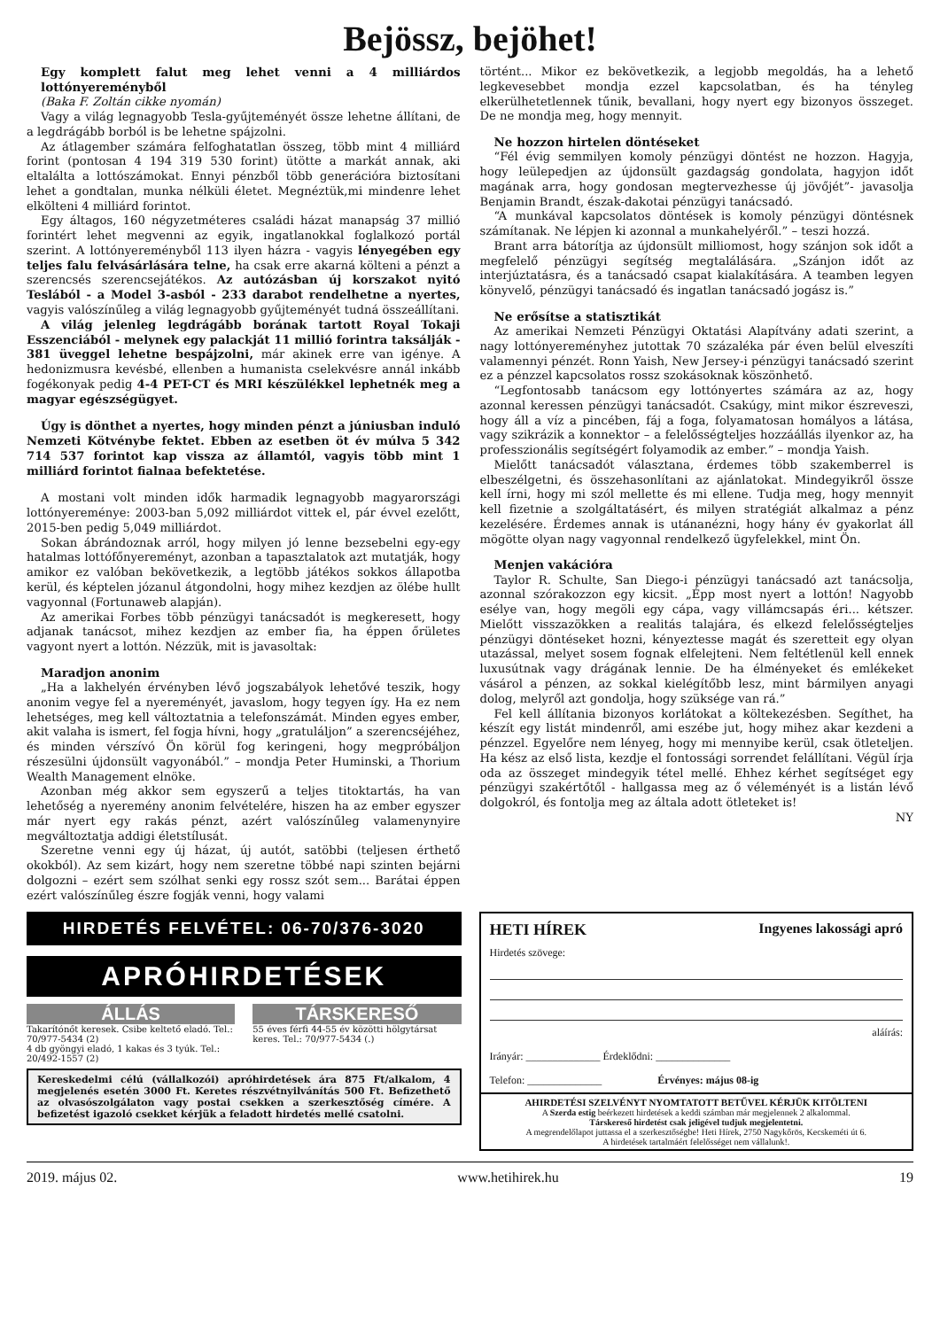Bejössz, bejöhet!
Egy komplett falut meg lehet venni a 4 milliárdos lottónyereményből
(Baka F. Zoltán cikke nyomán)
Vagy a világ legnagyobb Tesla-gyűjteményét össze lehetne állítani, de a legdrágább borból is be lehetne spájzolni.
Az átlagember számára felfoghatatlan összeg, több mint 4 milliárd forint (pontosan 4 194 319 530 forint) ütötte a markát annak, aki eltalálta a lottószámokat. Ennyi pénzből több generációra biztosítani lehet a gondtalan, munka nélküli életet. Megnéztük,mi mindenre lehet elkölteni 4 milliárd forintot.
Egy áltagos, 160 négyzetméteres családi házat manapság 37 millió forintért lehet megvenni az egyik, ingatlanokkal foglalkozó portál szerint. A lottónyereményből 113 ilyen házra - vagyis lényegében egy teljes falu felvásárlására telne, ha csak erre akarná költeni a pénzt a szerencsés szerencsejátékos. Az autózásban új korszakot nyitó Teslából - a Model 3-asból - 233 darabot rendelhetne a nyertes, vagyis valószínűleg a világ legnagyobb gyűjteményét tudná összeállítani.
A világ jelenleg legdrágább borának tartott Royal Tokaji Esszenciából - melynek egy palackját 11 millió forintra taksálják - 381 üveggel lehetne bespájzolni, már akinek erre van igénye. A hedonizmusra kevésbé, ellenben a humanista cselekvésre annál inkább fogékonyak pedig 4-4 PET-CT és MRI készülékkel lephetnék meg a magyar egészségügyet.
Úgy is dönthet a nyertes, hogy minden pénzt a júniusban induló Nemzeti Kötvénybe fektet. Ebben az esetben öt év múlva 5 342 714 537 forintot kap vissza az államtól, vagyis több mint 1 milliárd forintot fialnaa befektetése.
A mostani volt minden idők harmadik legnagyobb magyarországi lottónyereménye: 2003-ban 5,092 milliárdot vittek el, pár évvel ezelőtt, 2015-ben pedig 5,049 milliárdot.
Sokan ábrándoznak arról, hogy milyen jó lenne bezsebelni egy-egy hatalmas lottófőnyereményt, azonban a tapasztalatok azt mutatják, hogy amikor ez valóban bekövetkezik, a legtöbb játékos sokkos állapotba kerül, és képtelen józanul átgondolni, hogy mihez kezdjen az ölébe hullt vagyonnal (Fortunaweb alapján).
Az amerikai Forbes több pénzügyi tanácsadót is megkeresett, hogy adjanak tanácsot, mihez kezdjen az ember fia, ha éppen őrületes vagyont nyert a lottón. Nézzük, mit is javasoltak:
Maradjon anonim
„Ha a lakhelyén érvényben lévő jogszabályok lehetővé teszik, hogy anonim vegye fel a nyereményét, javaslom, hogy tegyen így. Ha ez nem lehetséges, meg kell változtatnia a telefonszámát. Minden egyes ember, akit valaha is ismert, fel fogja hívni, hogy „gratuláljon” a szerencséjéhez, és minden vérszívó Ön körül fog keringeni, hogy megpróbáljon részesülni újdonsült vagyonából.” – mondja Peter Huminski, a Thorium Wealth Management elnöke.
Azonban még akkor sem egyszerű a teljes titoktartás, ha van lehetőség a nyeremény anonim felvételére, hiszen ha az ember egyszer már nyert egy rakás pénzt, azért valószínűleg valamenynyire megváltoztatja addigi életstílusát.
Szeretne venni egy új házat, új autót, satöbbi (teljesen érthető okokból). Az sem kizárt, hogy nem szeretne többé napi szinten bejárni dolgozni – ezért sem szólhat senki egy rossz szót sem... Barátai éppen ezért valószínűleg észre fogják venni, hogy valami
történt... Mikor ez bekövetkezik, a legjobb megoldás, ha a lehető legkevesebbet mondja ezzel kapcsolatban, és ha tényleg elkerülhetetlennek tűnik, bevallani, hogy nyert egy bizonyos összeget. De ne mondja meg, hogy mennyit.
Ne hozzon hirtelen döntéseket
“Fél évig semmilyen komoly pénzügyi döntést ne hozzon. Hagyja, hogy leülepedjen az újdonsült gazdagság gondolata, hagyjon időt magának arra, hogy gondosan megtervezhesse új jövőjét”- javasolja Benjamin Brandt, észak-dakotai pénzügyi tanácsadó.
“A munkával kapcsolatos döntések is komoly pénzügyi döntésnek számítanak. Ne lépjen ki azonnal a munkahelyéről.” – teszi hozzá.
Brant arra bátorítja az újdonsült milliomost, hogy szánjon sok időt a megfelelő pénzügyi segítség megtalálására. „Szánjon időt az interjúztatásra, és a tanácsadó csapat kialakítására. A teamben legyen könyvelő, pénzügyi tanácsadó és ingatlan tanácsadó jogász is.”
Ne erősítse a statisztikát
Az amerikai Nemzeti Pénzügyi Oktatási Alapítvány adati szerint, a nagy lottónyereményhez jutottak 70 százaléka pár éven belül elveszíti valamennyi pénzét. Ronn Yaish, New Jersey-i pénzügyi tanácsadó szerint ez a pénzzel kapcsolatos rossz szokásoknak köszönhető.
“Legfontosabb tanácsom egy lottónyertes számára az az, hogy azonnal keressen pénzügyi tanácsadót. Csakúgy, mint mikor észreveszi, hogy áll a víz a pincében, fáj a foga, folyamatosan homályos a látása, vagy szikrázik a konnektor – a felelősségteljes hozzáállás ilyenkor az, ha professzionális segítségért folyamodik az ember.” – mondja Yaish.
Mielőtt tanácsadót választana, érdemes több szakemberrel is elbeszélgetni, és összehasonlítani az ajánlatokat. Mindegyikről össze kell írni, hogy mi szól mellette és mi ellene. Tudja meg, hogy mennyit kell fizetnie a szolgáltatásért, és milyen stratégiát alkalmaz a pénz kezelésére. Érdemes annak is utánanézni, hogy hány év gyakorlat áll mögötte olyan nagy vagyonnal rendelkező ügyfelekkel, mint Ön.
Menjen vakációra
Taylor R. Schulte, San Diego-i pénzügyi tanácsadó azt tanácsolja, azonnal szórakozzon egy kicsit. „Épp most nyert a lottón! Nagyobb esélye van, hogy megöli egy cápa, vagy villámcsapás éri... kétszer. Mielőtt visszazökken a realitás talajára, és elkezd felelősségteljes pénzügyi döntéseket hozni, kényeztesse magát és szeretteit egy olyan utazással, melyet sosem fognak elfelejteni. Nem feltétlenül kell ennek luxusútnak vagy drágának lennie. De ha élményeket és emlékeket vásárol a pénzen, az sokkal kielégítőbb lesz, mint bármilyen anyagi dolog, melyről azt gondolja, hogy szüksége van rá.”
Fel kell állítania bizonyos korlátokat a költekezésben. Segíthet, ha készít egy listát mindenről, ami eszébe jut, hogy mihez akar kezdeni a pénzzel. Egyelőre nem lényeg, hogy mi mennyibe kerül, csak ötleteljen. Ha kész az első lista, kezdje el fontossági sorrendet felállítani. Végül írja oda az összeget mindegyik tétel mellé. Ehhez kérhet segítséget egy pénzügyi szakértőtől - hallgassa meg az ő véleményét is a listán lévő dolgokról, és fontolja meg az általa adott ötleteket is!
NY
HIRDETÉS FELVÉTEL: 06-70/376-3020
APRÓHIRDETÉSEK
ÁLLÁS
Takarítónőt keresek. Csibe keltető eladó. Tel.: 70/977-5434 (2)
4 db gyöngyi eladó, 1 kakas és 3 tyúk. Tel.: 20/492-1557 (2)
TÁRSKERESŐ
55 éves férfi 44-55 év közötti hölgytársat keres. Tel.: 70/977-5434 (.)
Kereskedelmi célú (vállalkozói) apróhirdetések ára 875 Ft/alkalom, 4 megjelenés esetén 3000 Ft. Keretes részvétnyilvánítás 500 Ft. Befizethető az olvasószolgálaton vagy postai csekken a szerkesztőség címére. A befizetést igazoló csekket kérjük a feladott hirdetés mellé csatolni.
HETI HÍREK Ingyenes lakossági apró
Hirdetés szövege:
aláírás:
Irányár: ______________ Érdeklődni: ______________
Telefon: ______________ Érvényes: május 08-ig
AHIRDETÉSI SZELVÉNYT NYOMTATOTT BETŰVEL KÉRJÜK KITÖLTENI
A Szerda estig beérkezett hirdetések a keddi számban már megjelennek 2 alkalommal.
Társkereső hirdetést csak jeligével tudjuk megjelentetni.
A megrendelőlapot juttassa el a szerkesztőségbe! Heti Hírek, 2750 Nagykőrös, Kecskeméti út 6.
A hirdetések tartalmáért felelősséget nem vállalunk!.
2019. május 02. www.hetihirek.hu 19